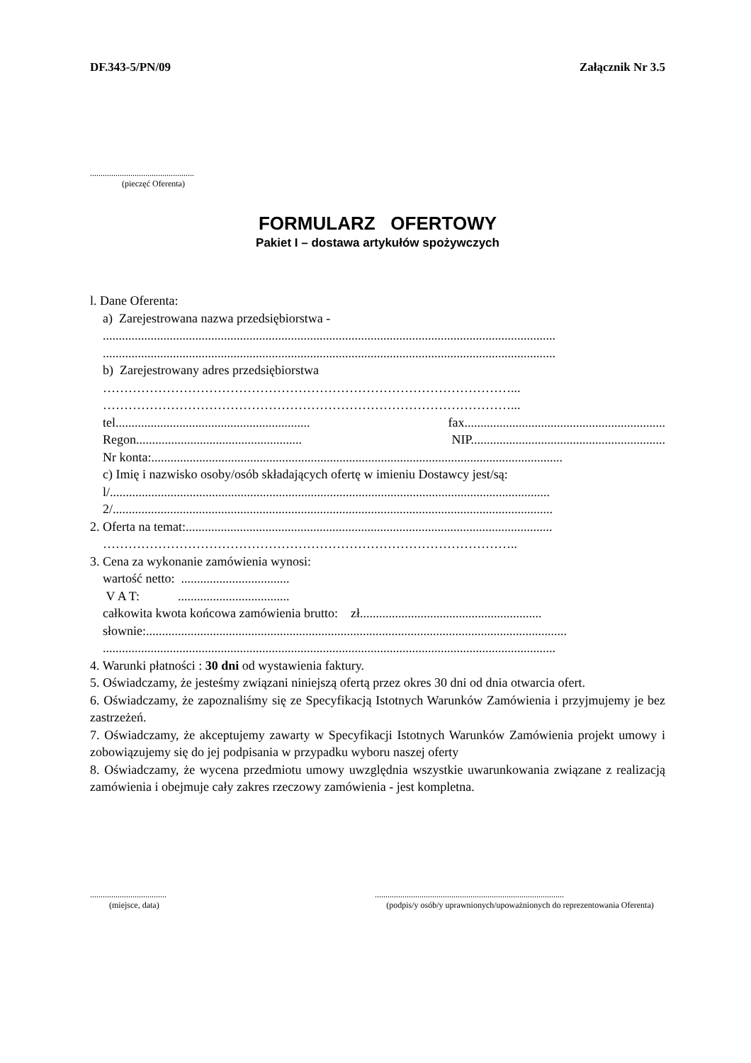DF.343-5/PN/09 Załącznik Nr 3.5
.................................................
(pieczęć Oferenta)
FORMULARZ OFERTOWY
Pakiet I – dostawa artykułów spożywczych
l. Dane Oferenta:
a) Zarejestrowana nazwa przedsiębiorstwa -
..............................................................................................................................................
..............................................................................................................................................
b) Zarejestrowany adres przedsiębiorstwa
……………………………………………………………………………………...
……………………………………………………………………………………...
tel............................................................. fax...............................................................
Regon.................................................... NIP.............................................................
Nr konta:.................................................................................................................................
c) Imię i nazwisko osoby/osób składających ofertę w imieniu Dostawcy jest/są:
l/..........................................................................................................................................
2/..........................................................................................................................................
2. Oferta na temat:...................................................................................................................
……………………………………………………………………………………..
3. Cena za wykonanie zamówienia wynosi:
wartość netto: ..................................
V A T: ...................................
całkowita kwota końcowa zamówienia brutto: zł.........................................................
słownie:....................................................................................................................................
..............................................................................................................................................
4. Warunki płatności : 30 dni od wystawienia faktury.
5. Oświadczamy, że jesteśmy związani niniejszą ofertą przez okres 30 dni od dnia otwarcia ofert.
6. Oświadczamy, że zapoznaliśmy się ze Specyfikacją Istotnych Warunków Zamówienia i przyjmujemy je bez zastrzeżeń.
7. Oświadczamy, że akceptujemy zawarty w Specyfikacji Istotnych Warunków Zamówienia projekt umowy i zobowiązujemy się do jej podpisania w przypadku wyboru naszej oferty
8. Oświadczamy, że wycena przedmiotu umowy uwzględnia wszystkie uwarunkowania związane z realizacją zamówienia i obejmuje cały zakres rzeczowy zamówienia - jest kompletna.
....................................
(miejsce, data)
.........................................................................................
(podpis/y osób/y uprawnionych/upoważnionych do reprezentowania Oferenta)